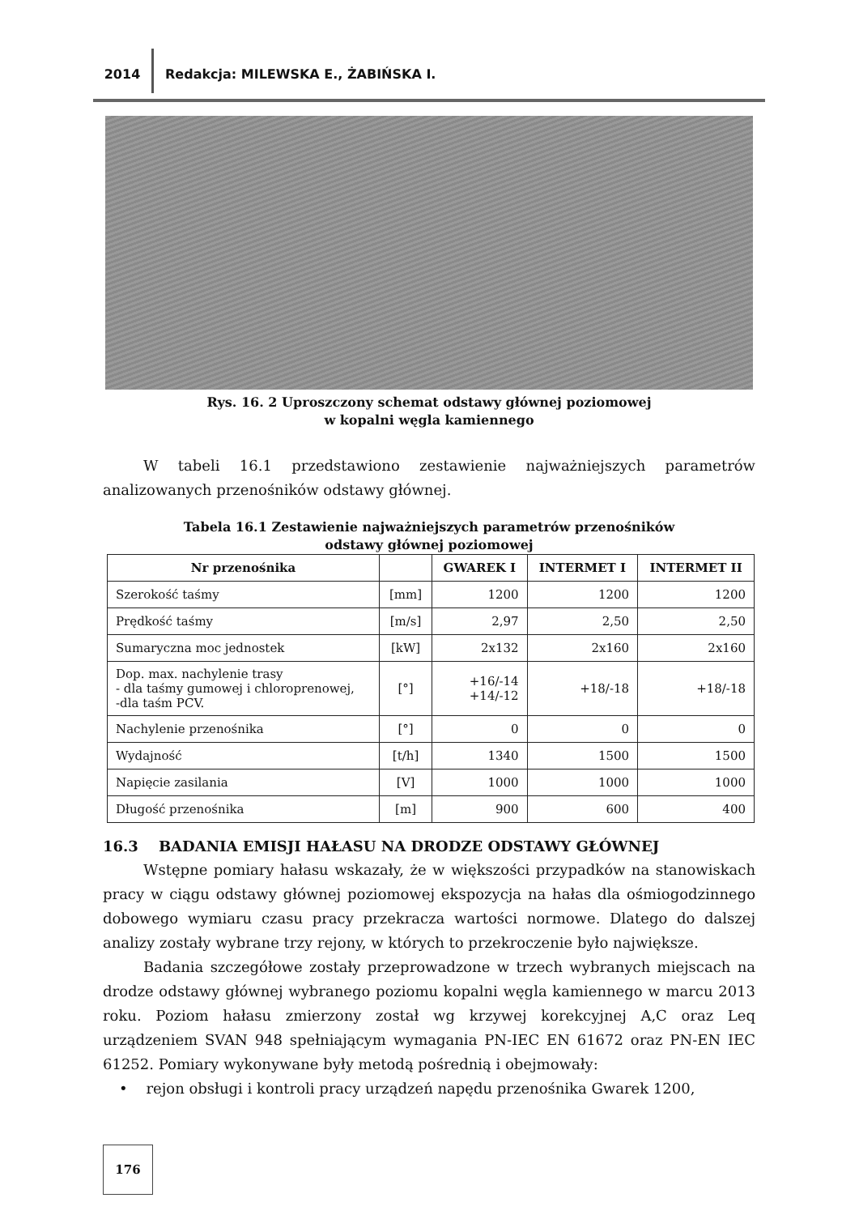2014 Redakcja: MILEWSKA E., ŻABIŃSKA I.
Rys. 16. 2 Uproszczony schemat odstawy głównej poziomowej
w kopalni węgla kamiennego
W tabeli 16.1 przedstawiono zestawienie najważniejszych parametrów analizowanych przenośników odstawy głównej.
Tabela 16.1 Zestawienie najważniejszych parametrów przenośników
odstawy głównej poziomowej
| Nr przenośnika | | GWAREK I | INTERMET I | INTERMET II |
| --- | --- | --- | --- | --- |
| Szerokość taśmy | [mm] | 1200 | 1200 | 1200 |
| Prędkość taśmy | [m/s] | 2,97 | 2,50 | 2,50 |
| Sumaryczna moc jednostek | [kW] | 2x132 | 2x160 | 2x160 |
| Dop. max. nachylenie trasy - dla taśmy gumowej i chloroprenowej, -dla taśm PCV. | [°] | +16/-14 +14/-12 | +18/-18 | +18/-18 |
| Nachylenie przenośnika | [°] | 0 | 0 | 0 |
| Wydajność | [t/h] | 1340 | 1500 | 1500 |
| Napięcie zasilania | [V] | 1000 | 1000 | 1000 |
| Długość przenośnika | [m] | 900 | 600 | 400 |
16.3 BADANIA EMISJI HAŁASU NA DRODZE ODSTAWY GŁÓWNEJ
Wstępne pomiary hałasu wskazały, że w większości przypadków na stanowiskach pracy w ciągu odstawy głównej poziomowej ekspozycja na hałas dla ośmiogodzinnego dobowego wymiaru czasu pracy przekracza wartości normowe. Dlatego do dalszej analizy zostały wybrane trzy rejony, w których to przekroczenie było największe.
Badania szczegółowe zostały przeprowadzone w trzech wybranych miejscach na drodze odstawy głównej wybranego poziomu kopalni węgla kamiennego w marcu 2013 roku. Poziom hałasu zmierzony został wg krzywej korekcyjnej A,C oraz Leq urządzeniem SVAN 948 spełniającym wymagania PN-IEC EN 61672 oraz PN-EN IEC 61252. Pomiary wykonywane były metodą pośrednią i obejmowały:
• rejon obsługi i kontroli pracy urządzeń napędu przenośnika Gwarek 1200,
176